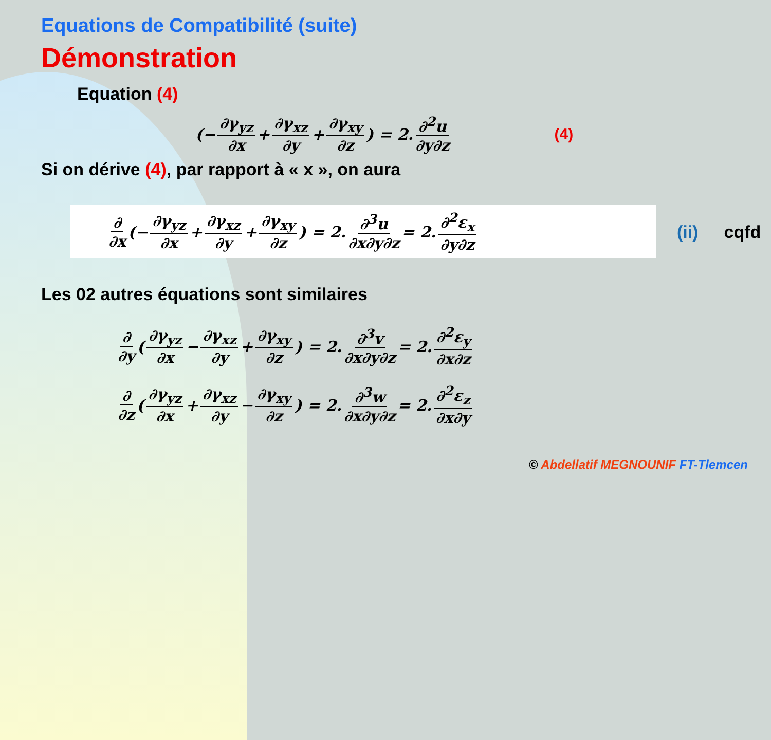Equations de Compatibilité (suite)
Démonstration
Equation (4)
(− ∂γ<sub>yz</sub> ∂x + ∂γ<sub>xz</sub> ∂y + ∂γ<sub>xy</sub> ∂z) = 2. ∂<sup>2</sup>u ∂y∂z (4)
Si on dérive (4), par rapport à « x », on aura
∂ ∂x (− ∂γ<sub>yz</sub> ∂x + ∂γ<sub>xz</sub> ∂y + ∂γ<sub>xy</sub> ∂z) = 2. ∂<sup>3</sup>u ∂x∂y∂z = 2. ∂<sup>2</sup>ε<sub>x</sub> ∂y∂z
(ii) cqfd
Les 02 autres équations sont similaires
∂ ∂y (∂γ<sub>yz</sub> ∂x − ∂γ<sub>xz</sub> ∂y + ∂γ<sub>xy</sub> ∂z) = 2. ∂<sup>3</sup>v ∂x∂y∂z = 2. ∂<sup>2</sup>ε<sub>y</sub> ∂x∂z
∂ ∂z (∂γ<sub>yz</sub> ∂x + ∂γ<sub>xz</sub> ∂y − ∂γ<sub>xy</sub> ∂z) = 2. ∂<sup>3</sup>w ∂x∂y∂z = 2. ∂<sup>2</sup>ε<sub>z</sub> ∂x∂y
© Abdellatif MEGNOUNIF FT-Tlemcen